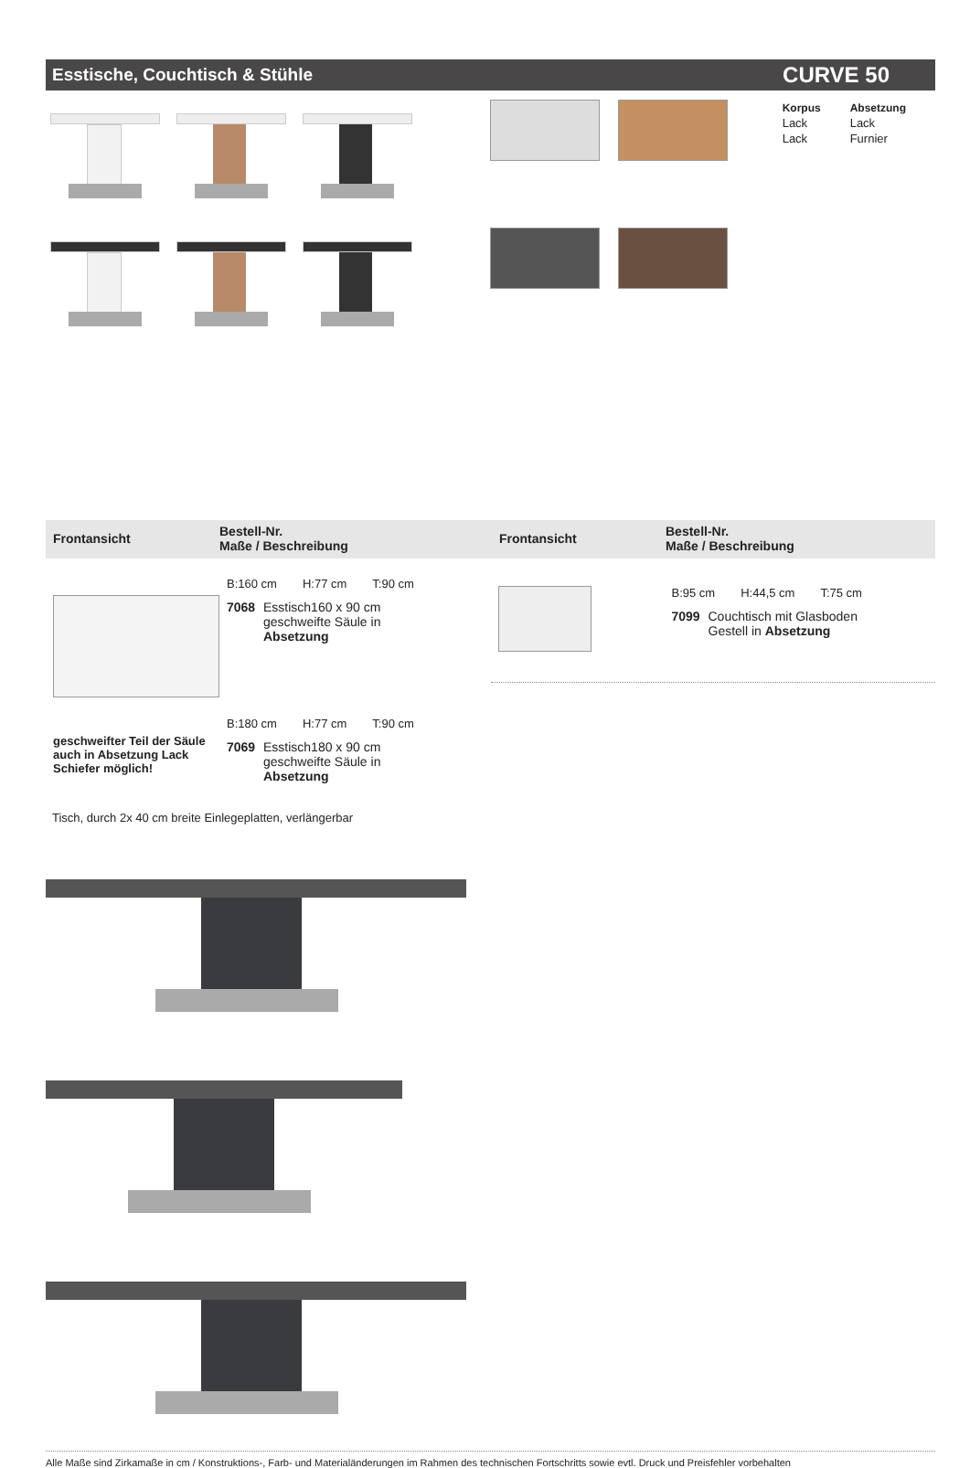Esstische, Couchtisch & Stühle CURVE 50
| Korpus | Absetzung |
| Lack | Lack |
| Lack | Furnier |
Frontansicht
Bestell-Nr.
Maße / Beschreibung
Frontansicht
Bestell-Nr.
Maße / Beschreibung
geschweifter Teil der Säule auch in Absetzung Lack Schiefer möglich!
B:160 cm H:77 cm T:90 cm
7068
Esstisch160 x 90 cm
geschweifte Säule in
Absetzung
B:180 cm H:77 cm T:90 cm
7069
Esstisch180 x 90 cm
geschweifte Säule in
Absetzung
B:95 cm H:44,5 cm T:75 cm
7099
Couchtisch mit Glasboden
Gestell in Absetzung
Tisch, durch 2x 40 cm breite Einlegeplatten, verlängerbar
Alle Maße sind Zirkamaße in cm / Konstruktions-, Farb- und Materialänderungen im Rahmen des technischen Fortschritts sowie evtl. Druck und Preisfehler vorbehalten